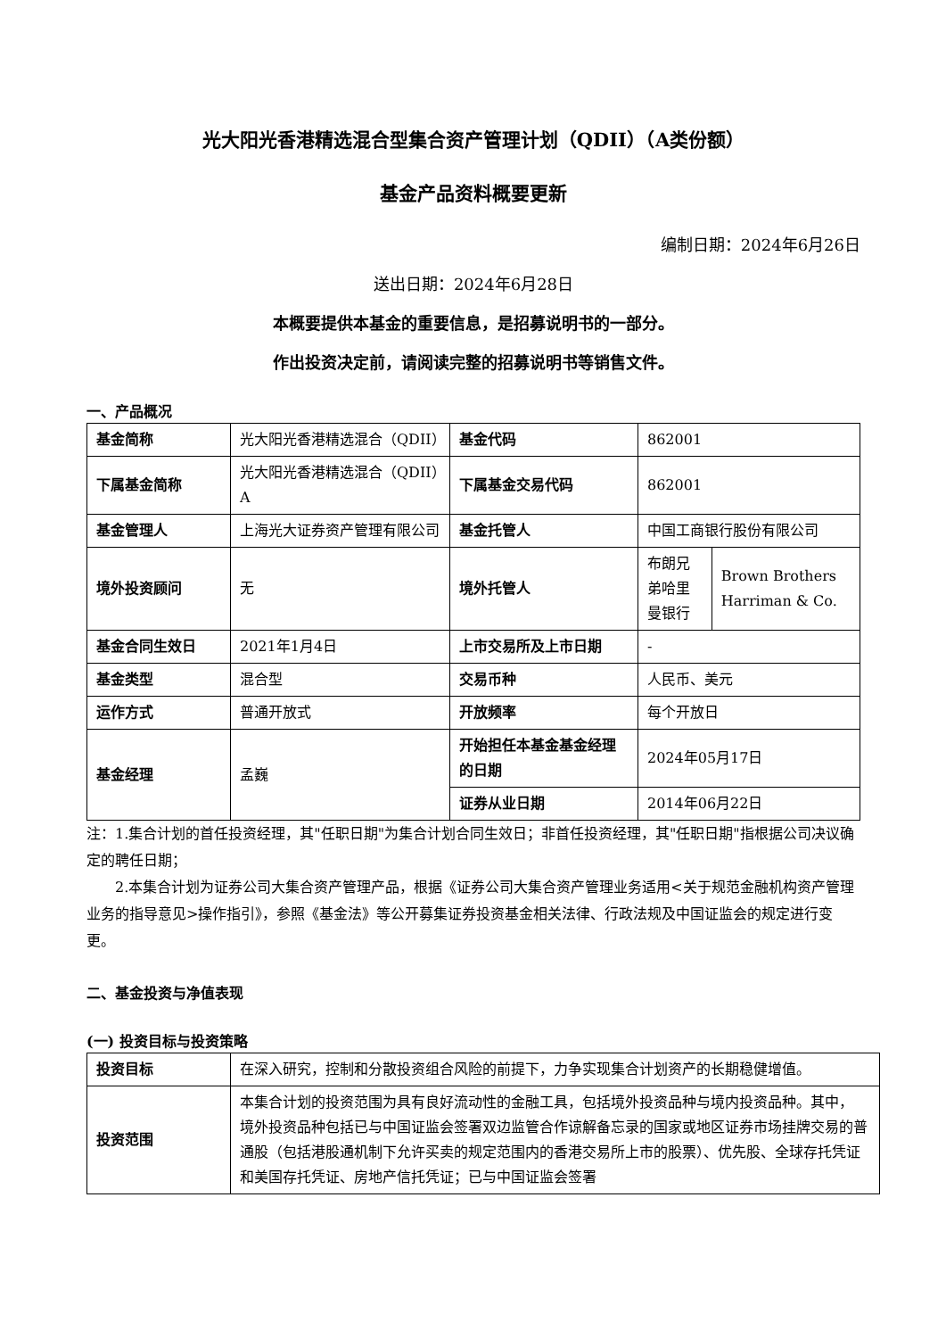光大阳光香港精选混合型集合资产管理计划（QDII）（A类份额）
基金产品资料概要更新
编制日期：2024年6月26日
送出日期：2024年6月28日
本概要提供本基金的重要信息，是招募说明书的一部分。
作出投资决定前，请阅读完整的招募说明书等销售文件。
一、产品概况
| 基金简称 | 光大阳光香港精选混合（QDII） | 基金代码 | 862001 | |
| 下属基金简称 | 光大阳光香港精选混合（QDII）A | 下属基金交易代码 | 862001 | |
| 基金管理人 | 上海光大证券资产管理有限公司 | 基金托管人 | 中国工商银行股份有限公司 | |
| 境外投资顾问 | 无 | 境外托管人 | 布朗兄弟哈里曼银行 | Brown Brothers Harriman & Co. |
| 基金合同生效日 | 2021年1月4日 | 上市交易所及上市日期 | - | |
| 基金类型 | 混合型 | 交易币种 | 人民币、美元 | |
| 运作方式 | 普通开放式 | 开放频率 | 每个开放日 | |
| 基金经理 | 孟巍 | 开始担任本基金基金经理的日期 | 2024年05月17日 | |
| | | 证券从业日期 | 2014年06月22日 | |
注：1.集合计划的首任投资经理，其"任职日期"为集合计划合同生效日；非首任投资经理，其"任职日期"指根据公司决议确定的聘任日期；
2.本集合计划为证券公司大集合资产管理产品，根据《证券公司大集合资产管理业务适用<关于规范金融机构资产管理业务的指导意见>操作指引》，参照《基金法》等公开募集证券投资基金相关法律、行政法规及中国证监会的规定进行变更。
二、基金投资与净值表现
(一) 投资目标与投资策略
| 投资目标 | 在深入研究，控制和分散投资组合风险的前提下，力争实现集合计划资产的长期稳健增值。 |
| 投资范围 | 本集合计划的投资范围为具有良好流动性的金融工具，包括境外投资品种与境内投资品种。其中， 境外投资品种包括已与中国证监会签署双边监管合作谅解备忘录的国家或地区证券市场挂牌交易的普通股（包括港股通机制下允许买卖的规定范围内的香港交易所上市的股票）、优先股、全球存托凭证和美国存托凭证、房地产信托凭证；已与中国证监会签署 |